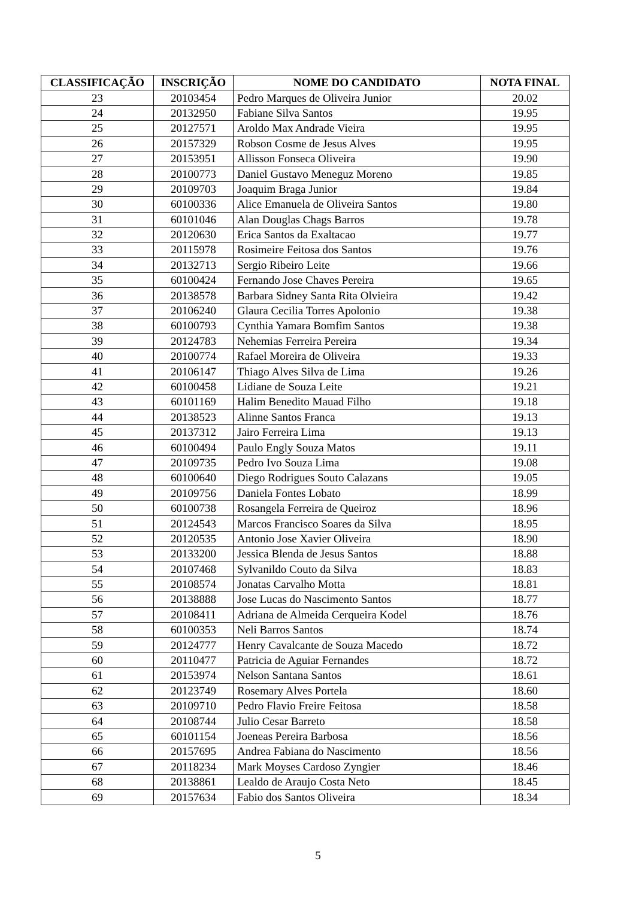| CLASSIFICAÇÃO | INSCRIÇÃO | NOME DO CANDIDATO | NOTA FINAL |
| --- | --- | --- | --- |
| 23 | 20103454 | Pedro Marques de Oliveira Junior | 20.02 |
| 24 | 20132950 | Fabiane Silva Santos | 19.95 |
| 25 | 20127571 | Aroldo Max Andrade Vieira | 19.95 |
| 26 | 20157329 | Robson Cosme de Jesus Alves | 19.95 |
| 27 | 20153951 | Allisson Fonseca Oliveira | 19.90 |
| 28 | 20100773 | Daniel Gustavo Meneguz Moreno | 19.85 |
| 29 | 20109703 | Joaquim Braga Junior | 19.84 |
| 30 | 60100336 | Alice Emanuela de Oliveira Santos | 19.80 |
| 31 | 60101046 | Alan Douglas Chags Barros | 19.78 |
| 32 | 20120630 | Erica Santos da Exaltacao | 19.77 |
| 33 | 20115978 | Rosimeire Feitosa dos Santos | 19.76 |
| 34 | 20132713 | Sergio Ribeiro Leite | 19.66 |
| 35 | 60100424 | Fernando Jose Chaves Pereira | 19.65 |
| 36 | 20138578 | Barbara Sidney Santa Rita Olvieira | 19.42 |
| 37 | 20106240 | Glaura Cecilia Torres Apolonio | 19.38 |
| 38 | 60100793 | Cynthia Yamara Bomfim Santos | 19.38 |
| 39 | 20124783 | Nehemias Ferreira Pereira | 19.34 |
| 40 | 20100774 | Rafael Moreira de Oliveira | 19.33 |
| 41 | 20106147 | Thiago Alves Silva de Lima | 19.26 |
| 42 | 60100458 | Lidiane de Souza Leite | 19.21 |
| 43 | 60101169 | Halim Benedito Mauad Filho | 19.18 |
| 44 | 20138523 | Alinne Santos Franca | 19.13 |
| 45 | 20137312 | Jairo Ferreira Lima | 19.13 |
| 46 | 60100494 | Paulo Engly Souza Matos | 19.11 |
| 47 | 20109735 | Pedro Ivo Souza Lima | 19.08 |
| 48 | 60100640 | Diego Rodrigues Souto Calazans | 19.05 |
| 49 | 20109756 | Daniela Fontes Lobato | 18.99 |
| 50 | 60100738 | Rosangela Ferreira de Queiroz | 18.96 |
| 51 | 20124543 | Marcos Francisco Soares da Silva | 18.95 |
| 52 | 20120535 | Antonio Jose Xavier Oliveira | 18.90 |
| 53 | 20133200 | Jessica Blenda de Jesus Santos | 18.88 |
| 54 | 20107468 | Sylvanildo Couto da Silva | 18.83 |
| 55 | 20108574 | Jonatas Carvalho Motta | 18.81 |
| 56 | 20138888 | Jose Lucas do Nascimento Santos | 18.77 |
| 57 | 20108411 | Adriana de Almeida Cerqueira Kodel | 18.76 |
| 58 | 60100353 | Neli Barros Santos | 18.74 |
| 59 | 20124777 | Henry Cavalcante de Souza Macedo | 18.72 |
| 60 | 20110477 | Patricia de Aguiar Fernandes | 18.72 |
| 61 | 20153974 | Nelson Santana Santos | 18.61 |
| 62 | 20123749 | Rosemary Alves Portela | 18.60 |
| 63 | 20109710 | Pedro Flavio Freire Feitosa | 18.58 |
| 64 | 20108744 | Julio Cesar Barreto | 18.58 |
| 65 | 60101154 | Joeneas Pereira Barbosa | 18.56 |
| 66 | 20157695 | Andrea Fabiana do Nascimento | 18.56 |
| 67 | 20118234 | Mark Moyses Cardoso Zyngier | 18.46 |
| 68 | 20138861 | Lealdo de Araujo Costa Neto | 18.45 |
| 69 | 20157634 | Fabio dos Santos Oliveira | 18.34 |
5